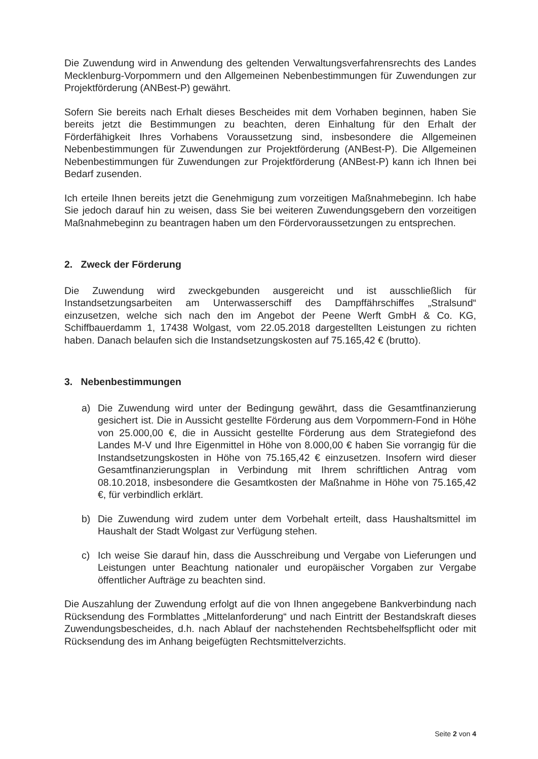Die Zuwendung wird in Anwendung des geltenden Verwaltungsverfahrensrechts des Landes Mecklenburg-Vorpommern und den Allgemeinen Nebenbestimmungen für Zuwendungen zur Projektförderung (ANBest-P) gewährt.
Sofern Sie bereits nach Erhalt dieses Bescheides mit dem Vorhaben beginnen, haben Sie bereits jetzt die Bestimmungen zu beachten, deren Einhaltung für den Erhalt der Förderfähigkeit Ihres Vorhabens Voraussetzung sind, insbesondere die Allgemeinen Nebenbestimmungen für Zuwendungen zur Projektförderung (ANBest-P). Die Allgemeinen Nebenbestimmungen für Zuwendungen zur Projektförderung (ANBest-P) kann ich Ihnen bei Bedarf zusenden.
Ich erteile Ihnen bereits jetzt die Genehmigung zum vorzeitigen Maßnahmebeginn. Ich habe Sie jedoch darauf hin zu weisen, dass Sie bei weiteren Zuwendungsgebern den vorzeitigen Maßnahmebeginn zu beantragen haben um den Fördervoraussetzungen zu entsprechen.
2. Zweck der Förderung
Die Zuwendung wird zweckgebunden ausgereicht und ist ausschließlich für Instandsetzungsarbeiten am Unterwasserschiff des Dampffährschiffes „Stralsund“ einzusetzen, welche sich nach den im Angebot der Peene Werft GmbH & Co. KG, Schiffbauerdamm 1, 17438 Wolgast, vom 22.05.2018 dargestellten Leistungen zu richten haben. Danach belaufen sich die Instandsetzungskosten auf 75.165,42 € (brutto).
3. Nebenbestimmungen
a) Die Zuwendung wird unter der Bedingung gewährt, dass die Gesamtfinanzierung gesichert ist. Die in Aussicht gestellte Förderung aus dem Vorpommern-Fond in Höhe von 25.000,00 €, die in Aussicht gestellte Förderung aus dem Strategiefond des Landes M-V und Ihre Eigenmittel in Höhe von 8.000,00 € haben Sie vorrangig für die Instandsetzungskosten in Höhe von 75.165,42 € einzusetzen. Insofern wird dieser Gesamtfinanzierungsplan in Verbindung mit Ihrem schriftlichen Antrag vom 08.10.2018, insbesondere die Gesamtkosten der Maßnahme in Höhe von 75.165,42 €, für verbindlich erklärt.
b) Die Zuwendung wird zudem unter dem Vorbehalt erteilt, dass Haushaltsmittel im Haushalt der Stadt Wolgast zur Verfügung stehen.
c) Ich weise Sie darauf hin, dass die Ausschreibung und Vergabe von Lieferungen und Leistungen unter Beachtung nationaler und europäischer Vorgaben zur Vergabe öffentlicher Aufträge zu beachten sind.
Die Auszahlung der Zuwendung erfolgt auf die von Ihnen angegebene Bankverbindung nach Rücksendung des Formblattes „Mittelanforderung“ und nach Eintritt der Bestandskraft dieses Zuwendungsbescheides, d.h. nach Ablauf der nachstehenden Rechtsbehelfspflicht oder mit Rücksendung des im Anhang beigefügten Rechtsmittelverzichts.
Seite 2 von 4